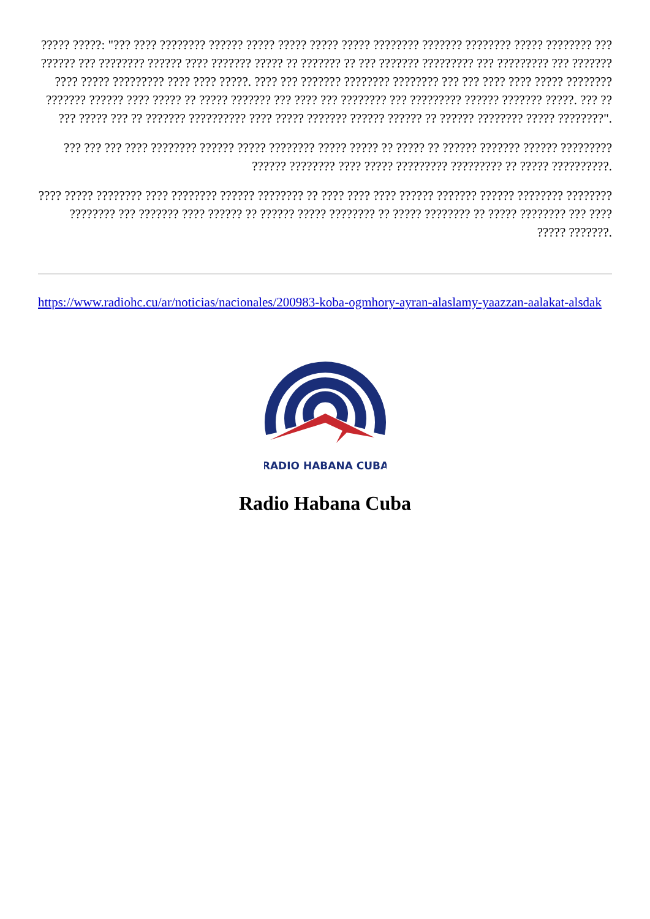????? ?????: "??? ???? ???????? ?????? ????? ????? ????? ????? ???????? ??????? ???????? ????? ???????? ??? ?????? ??? ???????? ?????? ???? ??????? ????? ?? ??????? ?? ??? ??????? ????????? ??? ????????? ??? ??????? ???? ????? ????????? ???? ???? ?????. ???? ??? ??????? ???????? ???????? ??? ??? ???? ???? ????? ???????? ??????? ?????? ???? ????? ?? ????? ??????? ??? ???? ??? ???????? ??? ????????? ?????? ??????? ?????. ??? ?? ??? ????? ??? ?? ??????? ?????????? ???? ????? ??????? ?????? ?????? ?? ?????? ???????? ????? ????????".
??? ??? ??? ???? ???????? ?????? ????? ???????? ????? ????? ?? ????? ?? ?????? ??????? ?????? ????????? ?????? ???????? ???? ????? ????????? ????????? ?? ????? ??????????.
???? ????? ???????? ???? ???????? ?????? ???????? ?? ???? ???? ???? ?????? ??????? ?????? ???????? ???????? ???????? ??? ??????? ???? ?????? ?? ?????? ????? ???????? ?? ????? ???????? ?? ????? ???????? ??? ???? ????? ???????.
https://www.radiohc.cu/ar/noticias/nacionales/200983-koba-ogmhory-ayran-alaslamy-yaazzan-aalakat-alsdak
RADIO HABANA CUBA
Radio Habana Cuba